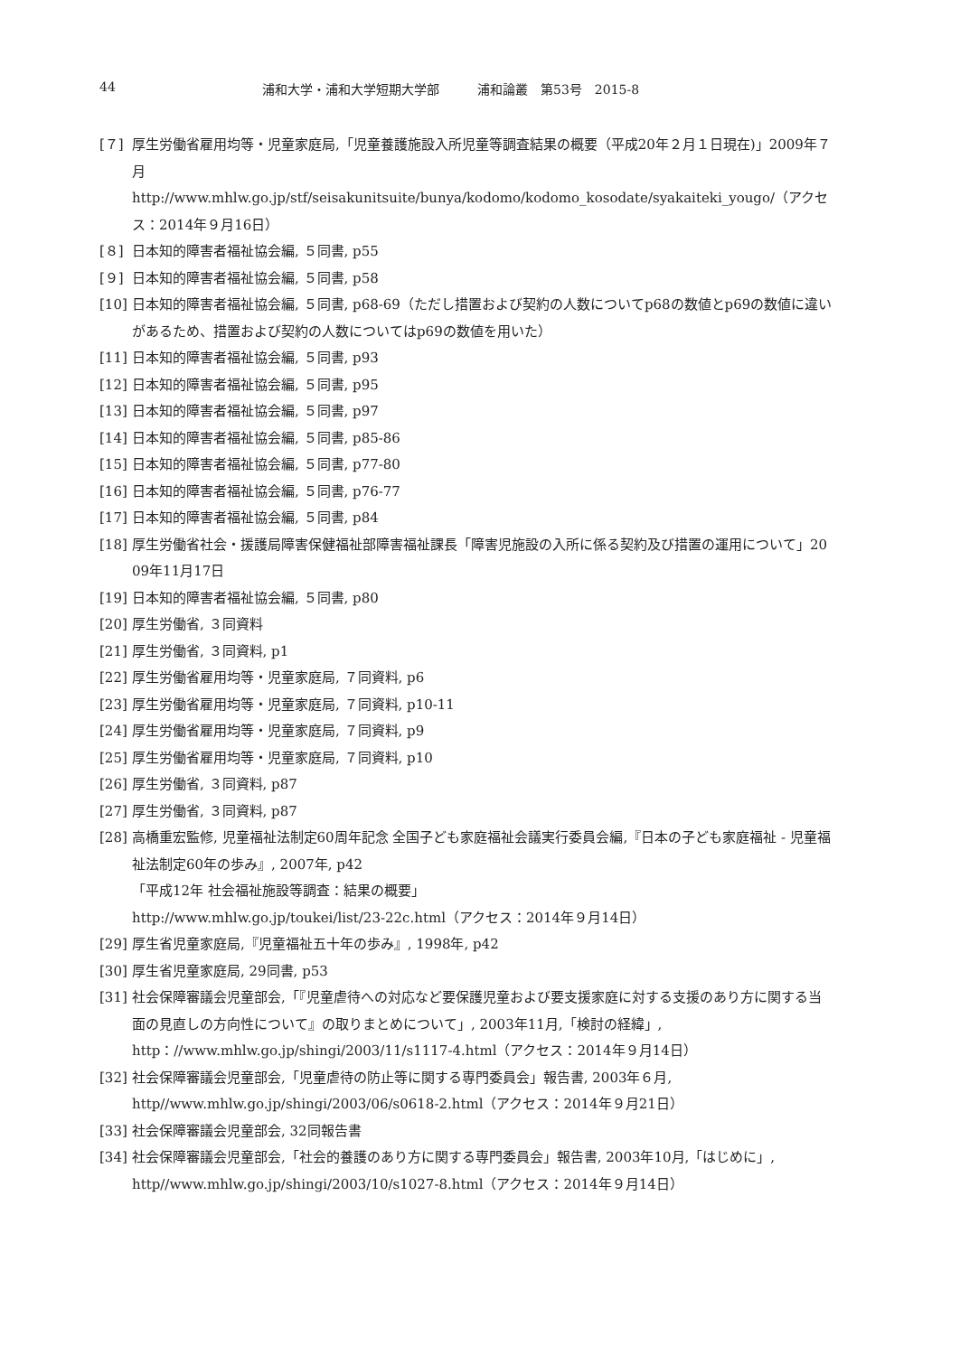44 浦和大学・浦和大学短期大学部　　　浦和論叢　第53号　2015-8
[７] 厚生労働省雇用均等・児童家庭局,「児童養護施設入所児童等調査結果の概要（平成20年２月１日現在)」2009年７月
http://www.mhlw.go.jp/stf/seisakunitsuite/bunya/kodomo/kodomo_kosodate/syakaiteki_yougo/（アクセス：2014年９月16日）
[８] 日本知的障害者福祉協会編, ５同書, p55
[９] 日本知的障害者福祉協会編, ５同書, p58
[10] 日本知的障害者福祉協会編, ５同書, p68-69（ただし措置および契約の人数についてp68の数値とp69の数値に違いがあるため、措置および契約の人数についてはp69の数値を用いた）
[11] 日本知的障害者福祉協会編, ５同書, p93
[12] 日本知的障害者福祉協会編, ５同書, p95
[13] 日本知的障害者福祉協会編, ５同書, p97
[14] 日本知的障害者福祉協会編, ５同書, p85-86
[15] 日本知的障害者福祉協会編, ５同書, p77-80
[16] 日本知的障害者福祉協会編, ５同書, p76-77
[17] 日本知的障害者福祉協会編, ５同書, p84
[18] 厚生労働省社会・援護局障害保健福祉部障害福祉課長「障害児施設の入所に係る契約及び措置の運用について」2009年11月17日
[19] 日本知的障害者福祉協会編, ５同書, p80
[20] 厚生労働省, ３同資料
[21] 厚生労働省, ３同資料, p1
[22] 厚生労働省雇用均等・児童家庭局, ７同資料, p6
[23] 厚生労働省雇用均等・児童家庭局, ７同資料, p10-11
[24] 厚生労働省雇用均等・児童家庭局, ７同資料, p9
[25] 厚生労働省雇用均等・児童家庭局, ７同資料, p10
[26] 厚生労働省, ３同資料, p87
[27] 厚生労働省, ３同資料, p87
[28] 高橋重宏監修, 児童福祉法制定60周年記念 全国子ども家庭福祉会議実行委員会編,『日本の子ども家庭福祉 - 児童福祉法制定60年の歩み』, 2007年, p42
「平成12年 社会福祉施設等調査：結果の概要」
http://www.mhlw.go.jp/toukei/list/23-22c.html（アクセス：2014年９月14日）
[29] 厚生省児童家庭局,『児童福祉五十年の歩み』, 1998年, p42
[30] 厚生省児童家庭局, 29同書, p53
[31] 社会保障審議会児童部会,「『児童虐待への対応など要保護児童および要支援家庭に対する支援のあり方に関する当面の見直しの方向性について』の取りまとめについて」, 2003年11月,「検討の経緯」,
http：//www.mhlw.go.jp/shingi/2003/11/s1117-4.html（アクセス：2014年９月14日）
[32] 社会保障審議会児童部会,「児童虐待の防止等に関する専門委員会」報告書, 2003年６月,
http//www.mhlw.go.jp/shingi/2003/06/s0618-2.html（アクセス：2014年９月21日）
[33] 社会保障審議会児童部会, 32同報告書
[34] 社会保障審議会児童部会,「社会的養護のあり方に関する専門委員会」報告書, 2003年10月,「はじめに」,
http//www.mhlw.go.jp/shingi/2003/10/s1027-8.html（アクセス：2014年９月14日）